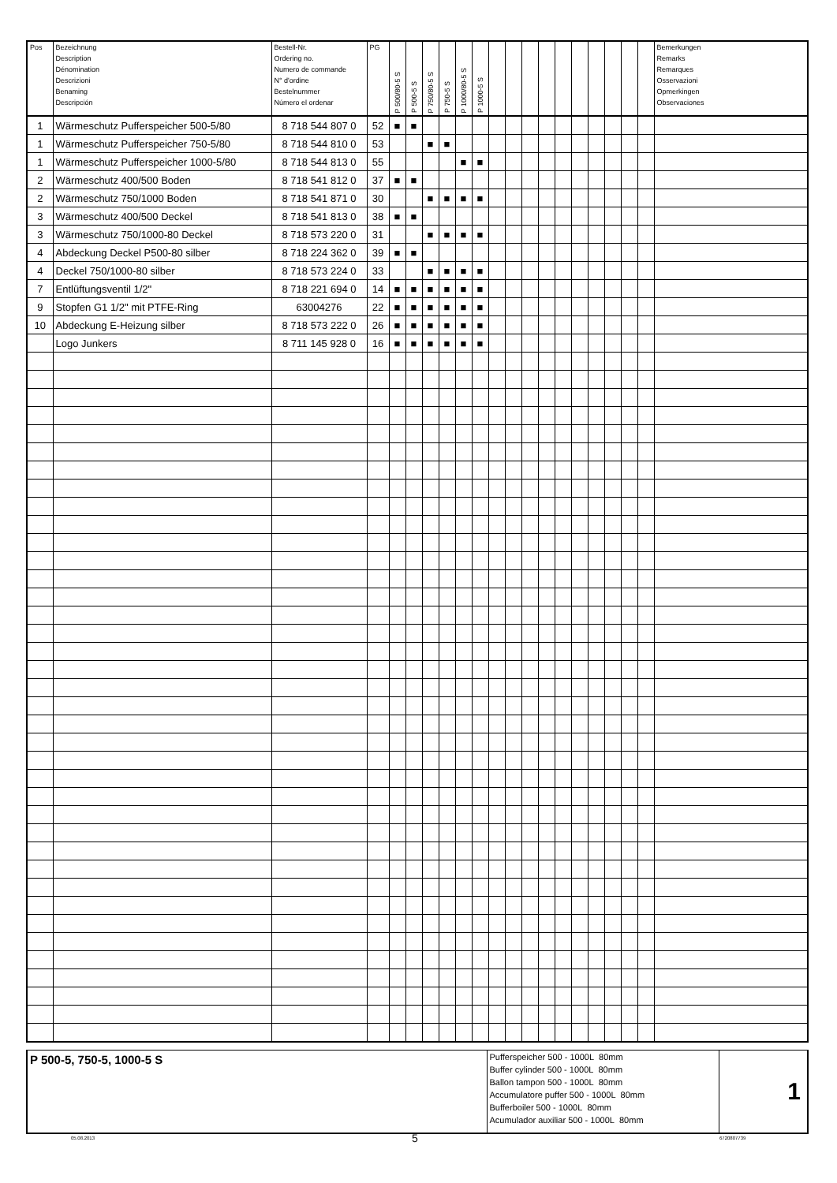| Pos | Bezeichnung Description Dénomination Descrizioni Benaming Descripción | Bestell-Nr. Ordering no. Numero de commande N° d'ordine Bestelnummer Número el ordenar | PG | P 500/80-5 S | P 500-5 S | P 750/80-5 S | P 750-5 S | P 1000/80-5 S | P 1000-5 S | | | | | | | | | | | Bemerkungen Remarks Remarques Osservazioni Opmerkingen Observaciones |
| --- | --- | --- | --- | --- | --- | --- | --- | --- | --- | --- | --- | --- | --- | --- | --- | --- | --- | --- | --- | --- |
| 1 | Wärmeschutz Pufferspeicher 500-5/80 | 8 718 544 807 0 | 52 | ■ | ■ | | | | | | | | | | | | | | | |
| 1 | Wärmeschutz Pufferspeicher 750-5/80 | 8 718 544 810 0 | 53 | | | ■ | ■ | | | | | | | | | | | | | |
| 1 | Wärmeschutz Pufferspeicher 1000-5/80 | 8 718 544 813 0 | 55 | | | | | ■ | ■ | | | | | | | | | | | |
| 2 | Wärmeschutz 400/500 Boden | 8 718 541 812 0 | 37 | ■ | ■ | | | | | | | | | | | | | | | |
| 2 | Wärmeschutz 750/1000 Boden | 8 718 541 871 0 | 30 | | | ■ | ■ | ■ | ■ | | | | | | | | | | | |
| 3 | Wärmeschutz 400/500 Deckel | 8 718 541 813 0 | 38 | ■ | ■ | | | | | | | | | | | | | | | |
| 3 | Wärmeschutz 750/1000-80 Deckel | 8 718 573 220 0 | 31 | | | ■ | ■ | ■ | ■ | | | | | | | | | | | |
| 4 | Abdeckung Deckel P500-80 silber | 8 718 224 362 0 | 39 | ■ | ■ | | | | | | | | | | | | | | | |
| 4 | Deckel 750/1000-80 silber | 8 718 573 224 0 | 33 | | | ■ | ■ | ■ | ■ | | | | | | | | | | | |
| 7 | Entlüftungsventil 1/2" | 8 718 221 694 0 | 14 | ■ | ■ | ■ | ■ | ■ | ■ | | | | | | | | | | | |
| 9 | Stopfen G1 1/2" mit PTFE-Ring | 63004276 | 22 | ■ | ■ | ■ | ■ | ■ | ■ | | | | | | | | | | | |
| 10 | Abdeckung E-Heizung silber | 8 718 573 222 0 | 26 | ■ | ■ | ■ | ■ | ■ | ■ | | | | | | | | | | | |
| | Logo Junkers | 8 711 145 928 0 | 16 | ■ | ■ | ■ | ■ | ■ | ■ | | | | | | | | | | | |
| P 500-5, 750-5, 1000-5 S | Pufferspeicher 500 - 1000L 80mm Buffer cylinder 500 - 1000L 80mm Ballon tampon 500 - 1000L 80mm Accumulatore puffer 500 - 1000L 80mm Bufferboiler 500 - 1000L 80mm Acumulador auxiliar 500 - 1000L 80mm | 1 |
05.08.2013 5 6720807739